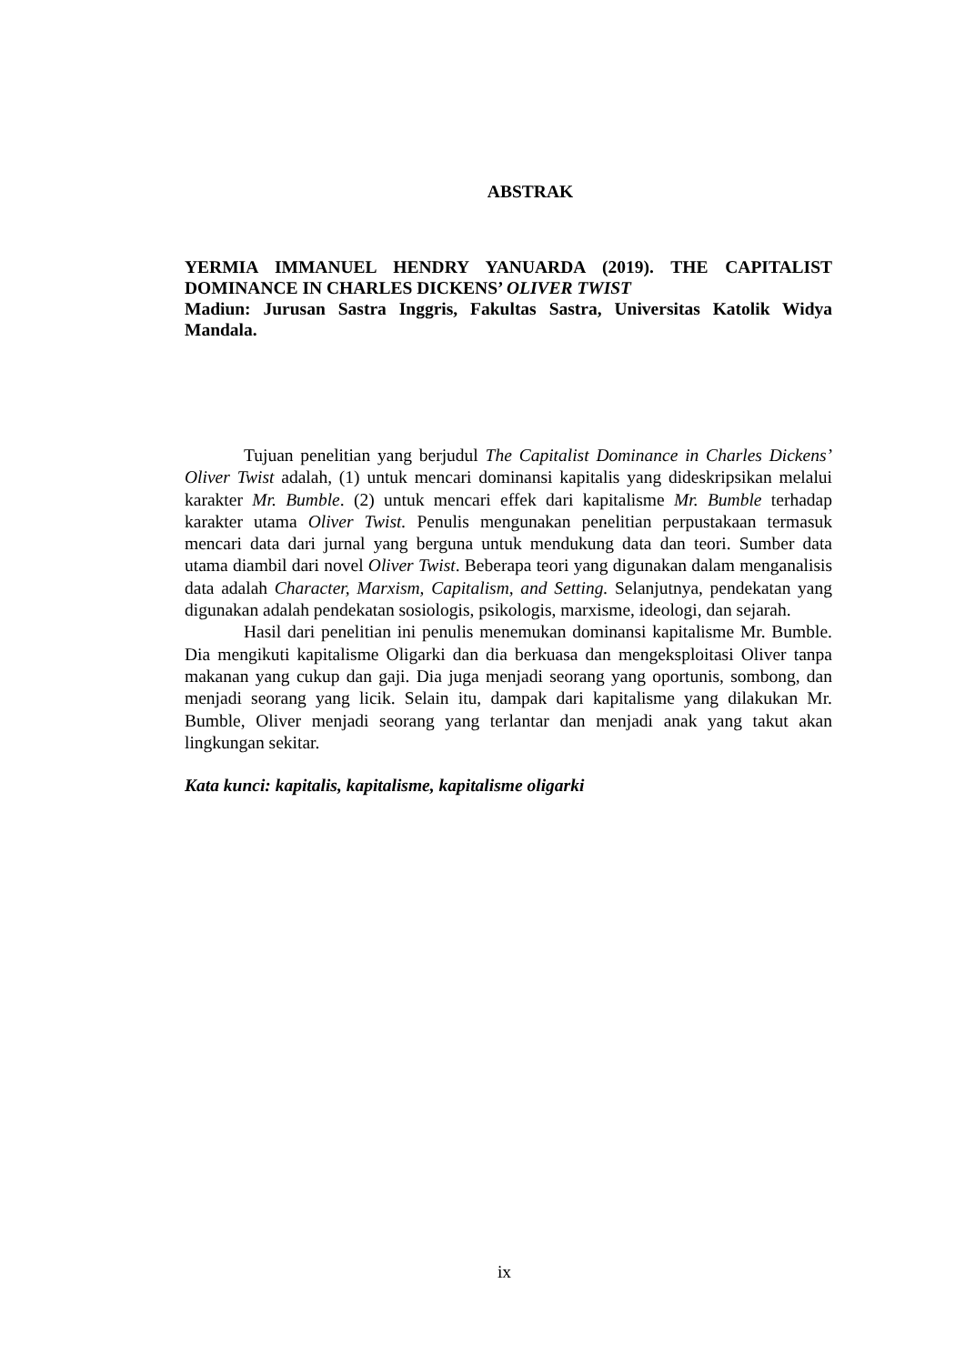ABSTRAK
YERMIA IMMANUEL HENDRY YANUARDA (2019). THE CAPITALIST DOMINANCE IN CHARLES DICKENS’ OLIVER TWIST
Madiun: Jurusan Sastra Inggris, Fakultas Sastra, Universitas Katolik Widya Mandala.
Tujuan penelitian yang berjudul The Capitalist Dominance in Charles Dickens’ Oliver Twist adalah, (1) untuk mencari dominansi kapitalis yang dideskripsikan melalui karakter Mr. Bumble. (2) untuk mencari effek dari kapitalisme Mr. Bumble terhadap karakter utama Oliver Twist. Penulis mengunakan penelitian perpustakaan termasuk mencari data dari jurnal yang berguna untuk mendukung data dan teori. Sumber data utama diambil dari novel Oliver Twist. Beberapa teori yang digunakan dalam menganalisis data adalah Character, Marxism, Capitalism, and Setting. Selanjutnya, pendekatan yang digunakan adalah pendekatan sosiologis, psikologis, marxisme, ideologi, dan sejarah.
Hasil dari penelitian ini penulis menemukan dominansi kapitalisme Mr. Bumble. Dia mengikuti kapitalisme Oligarki dan dia berkuasa dan mengeksploitasi Oliver tanpa makanan yang cukup dan gaji. Dia juga menjadi seorang yang oportunis, sombong, dan menjadi seorang yang licik. Selain itu, dampak dari kapitalisme yang dilakukan Mr. Bumble, Oliver menjadi seorang yang terlantar dan menjadi anak yang takut akan lingkungan sekitar.
Kata kunci: kapitalis, kapitalisme, kapitalisme oligarki
ix